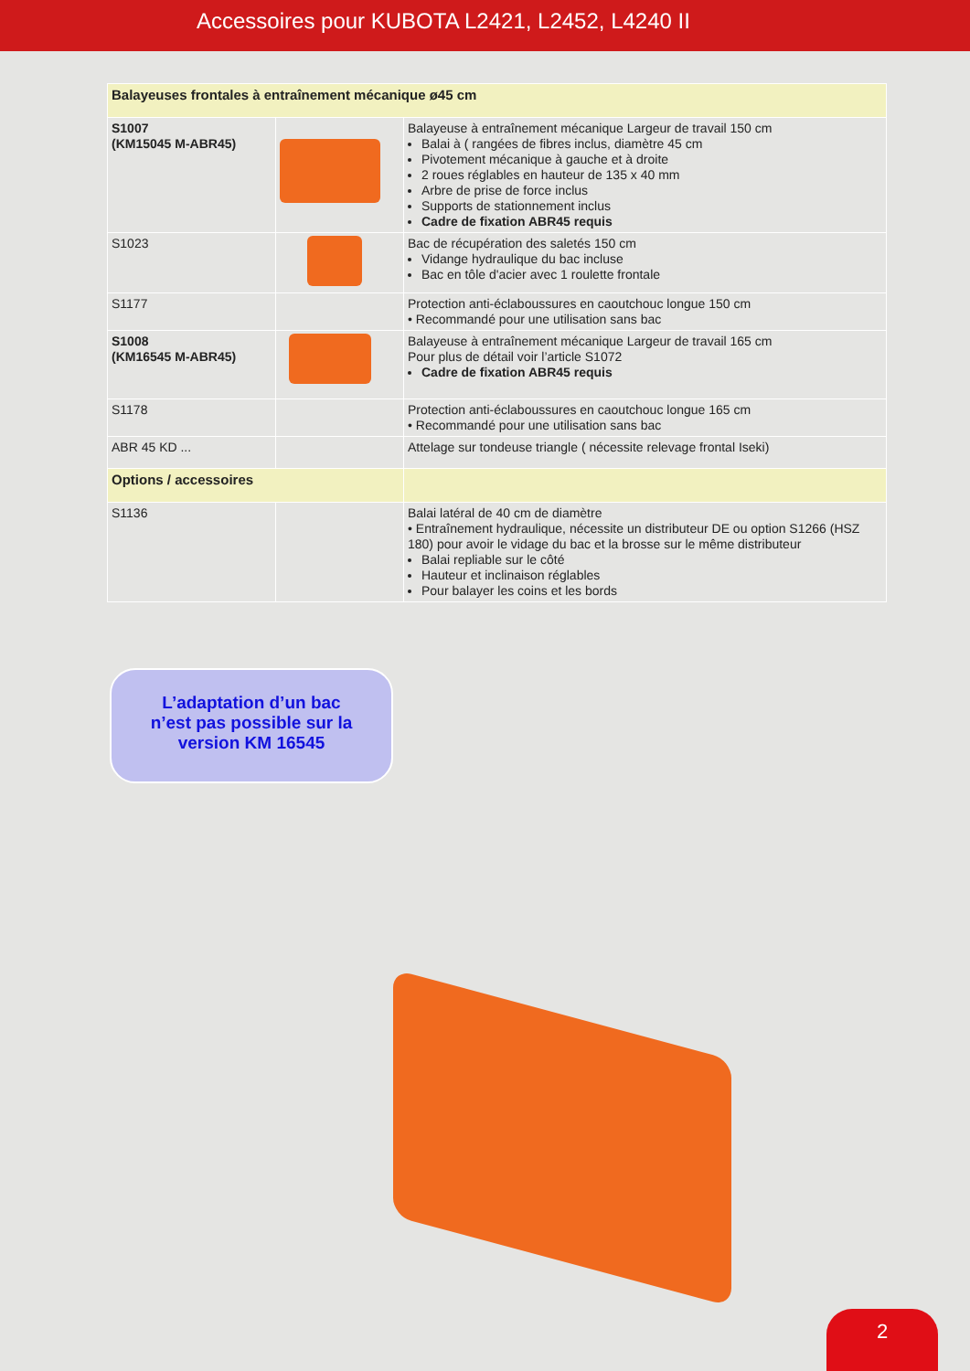Accessoires pour KUBOTA L2421, L2452, L4240 II
| Balayeuses frontales à entraînement mécanique ø45 cm | | |
| S1007 (KM15045 M-ABR45) | | Balayeuse à entraînement mécanique Largeur de travail 150 cm Balai à ( rangées de fibres inclus, diamètre 45 cm Pivotement mécanique à gauche et à droite 2 roues réglables en hauteur de 135 x 40 mm Arbre de prise de force inclus Supports de stationnement inclus Cadre de fixation ABR45 requis |
| S1023 | | Bac de récupération des saletés 150 cm Vidange hydraulique du bac incluse Bac en tôle d'acier avec 1 roulette frontale |
| S1177 | | Protection anti-éclaboussures en caoutchouc longue 150 cm • Recommandé pour une utilisation sans bac |
| S1008 (KM16545 M-ABR45) | | Balayeuse à entraînement mécanique Largeur de travail 165 cm Pour plus de détail voir l’article S1072 Cadre de fixation ABR45 requis |
| S1178 | | Protection anti-éclaboussures en caoutchouc longue 165 cm • Recommandé pour une utilisation sans bac |
| ABR 45 KD ... | | Attelage sur tondeuse triangle ( nécessite relevage frontal Iseki) |
| Options / accessoires | | |
| S1136 | | Balai latéral de 40 cm de diamètre • Entraînement hydraulique, nécessite un distributeur DE ou option S1266 (HSZ 180) pour avoir le vidage du bac et la brosse sur le même distributeur Balai repliable sur le côté Hauteur et inclinaison réglables Pour balayer les coins et les bords |
L’adaptation d’un bac
n’est pas possible sur la
version KM 16545
2